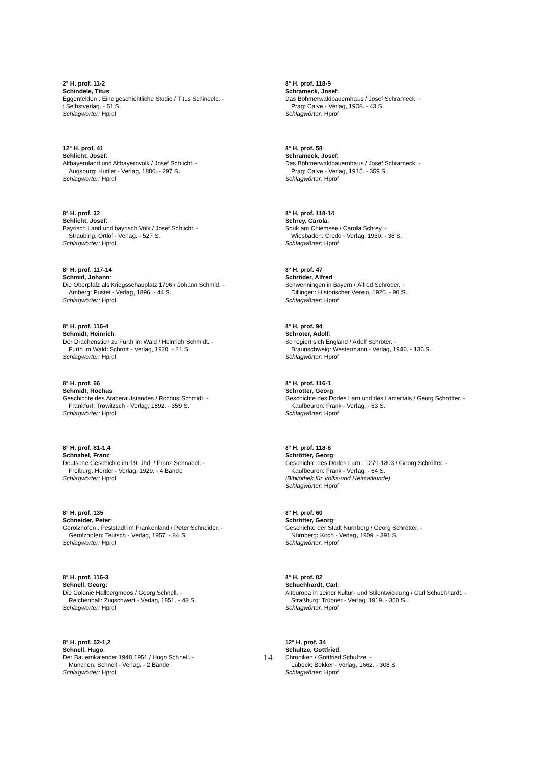2° H. prof. 11-2
Schindele, Titus:
Eggenfelden : Eine geschichtliche Studie / Titus Schindele. -
: Selbstverlag. - 51 S.
Schlagwörter: Hprof
8° H. prof. 118-9
Schrameck, Josef:
Das Böhmerwaldbauernhaus / Josef Schrameck. -
Prag: Calve - Verlag, 1908. - 43 S.
Schlagwörter: Hprof
12° H. prof. 41
Schlicht, Josef:
Altbayernland und Altbayernvolk / Josef Schlicht. -
Augsburg: Huttler - Verlag, 1886. - 297 S.
Schlagwörter: Hprof
8° H. prof. 58
Schrameck, Josef:
Das Böhmerwaldbauernhaus / Josef Schrameck. -
Prag: Calve - Verlag, 1915. - 359 S.
Schlagwörter: Hprof
8° H. prof. 32
Schlicht, Josef:
Bayrisch Land und bayrisch Volk / Josef Schlicht. -
Straubing: Ortlof - Verlag. - 527 S.
Schlagwörter: Hprof
8° H. prof. 118-14
Schrey, Carola:
Spuk am Chiemsee / Carola Schrey. -
Wiesbaden: Credo - Verlag, 1950. - 38 S.
Schlagwörter: Hprof
8° H. prof. 117-14
Schmid, Johann:
Die Oberpfalz als Kriegsschauplatz 1796 / Johann Schmid. -
Amberg: Pustet - Verlag, 1896. - 44 S.
Schlagwörter: Hprof
8° H. prof. 47
Schröder, Alfred:
Schwenningen in Bayern / Alfred Schröder. -
Dillingen: Historischer Verein, 1926. - 90 S.
Schlagwörter: Hprof
8° H. prof. 116-4
Schmidt, Heinrich:
Der Drachenstich zu Furth im Wald / Heinrich Schmidt. -
Furth im Wald: Schrott - Verlag, 1920. - 21 S.
Schlagwörter: Hprof
8° H. prof. 94
Schröter, Adolf:
So regiert sich England / Adolf Schröter. -
Braunschweig: Westermann - Verlag, 1946. - 136 S.
Schlagwörter: Hprof
8° H. prof. 66
Schmidt, Rochus:
Geschichte des Araberaufstandes / Rochus Schmidt. -
Frankfurt: Trowitzsch - Verlag, 1892. - 359 S.
Schlagwörter: Hprof
8° H. prof. 116-1
Schrötter, Georg:
Geschichte des Dorfes Lam und des Lamertals / Georg Schrötter. -
Kaufbeuren: Frank - Verlag. - 63 S.
Schlagwörter: Hprof
8° H. prof. 81-1,4
Schnabel, Franz:
Deutsche Geschichte im 19. Jhd. / Franz Schnabel. -
Freiburg: Herder - Verlag, 1929. - 4 Bände
Schlagwörter: Hprof
8° H. prof. 118-8
Schrötter, Georg:
Geschichte des Dorfes Lam : 1279-1803 / Georg Schrötter. -
Kaufbeuren: Frank - Verlag. - 64 S.
(Bibliothek für Volks-und Heimatkunde)
Schlagwörter: Hprof
8° H. prof. 135
Schneider, Peter:
Gerolzhofen : Feststadt im Frankenland / Peter Schneider. -
Gerolzhofen: Teutsch - Verlag, 1957. - 84 S.
Schlagwörter: Hprof
8° H. prof. 60
Schrötter, Georg:
Geschichte der Stadt Nürnberg / Georg Schrötter. -
Nürnberg: Koch - Verlag, 1909. - 391 S.
Schlagwörter: Hprof
8° H. prof. 116-3
Schnell, Georg:
Die Colonie Hallbergmoos / Georg Schnell. -
Reichenhall: Zugschwert - Verlag, 1851. - 48 S.
Schlagwörter: Hprof
8° H. prof. 82
Schuchhardt, Carl:
Alteuropa in seiner Kultur- und Stilentwicklung / Carl Schuchhardt. -
Straßburg: Trübner - Verlag, 1919. - 350 S.
Schlagwörter: Hprof
8° H. prof. 52-1,2
Schnell, Hugo:
Der Bauernkalender 1948,1951 / Hugo Schnell. -
München: Schnell - Verlag. - 2 Bände
Schlagwörter: Hprof
12° H. prof. 34
Schultze, Gottfried:
Chroniken / Gottfried Schultze. -
Lübeck: Bekker - Verlag, 1662. - 308 S.
Schlagwörter: Hprof
14